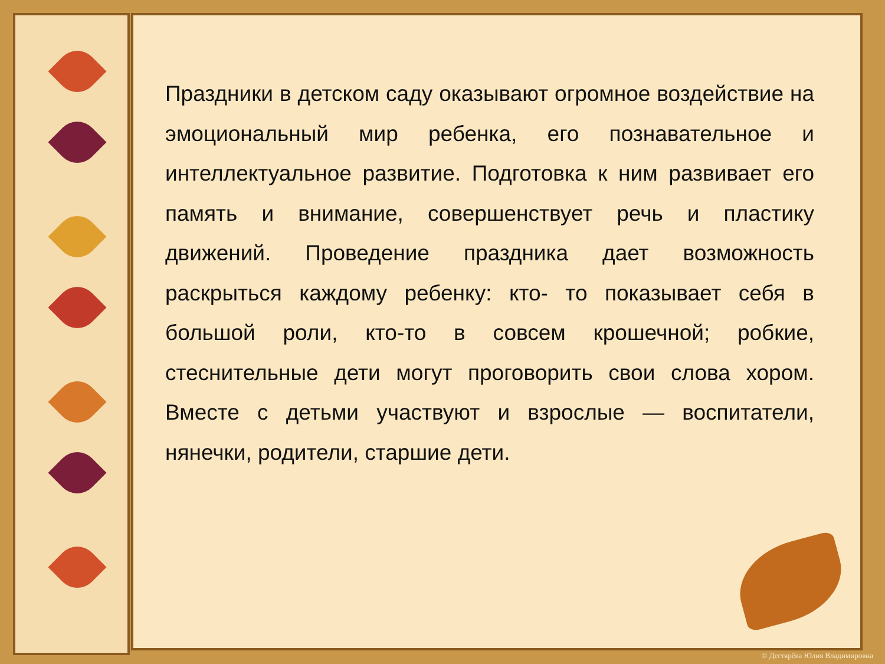Праздники в детском саду оказывают огромное воздействие на эмоциональный мир ребенка, его познавательное и интеллектуальное развитие. Подготовка к ним развивает его память и внимание, совершенствует речь и пластику движений. Проведение праздника дает возможность раскрыться каждому ребенку: кто- то показывает себя в большой роли, кто-то в совсем крошечной; робкие, стеснительные дети могут проговорить свои слова хором. Вместе с детьми участвуют и взрослые — воспитатели, нянечки, родители, старшие дети.
© Дегтярёва Юлия Владимировна